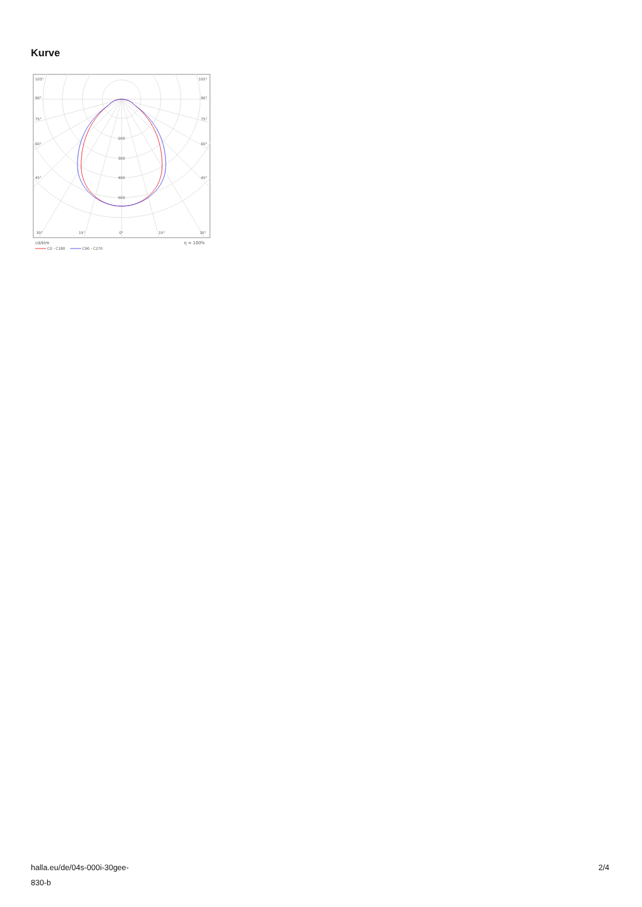Kurve
105°
105°
90°
90°
75°
75°
60°
60°
45°
45°
200
300
400
500
30°
15°
0°
15°
30°
cd/klm
η = 100%
C0 - C180
C90 - C270
halla.eu/de/04s-000i-30gee-
830-b
2/4